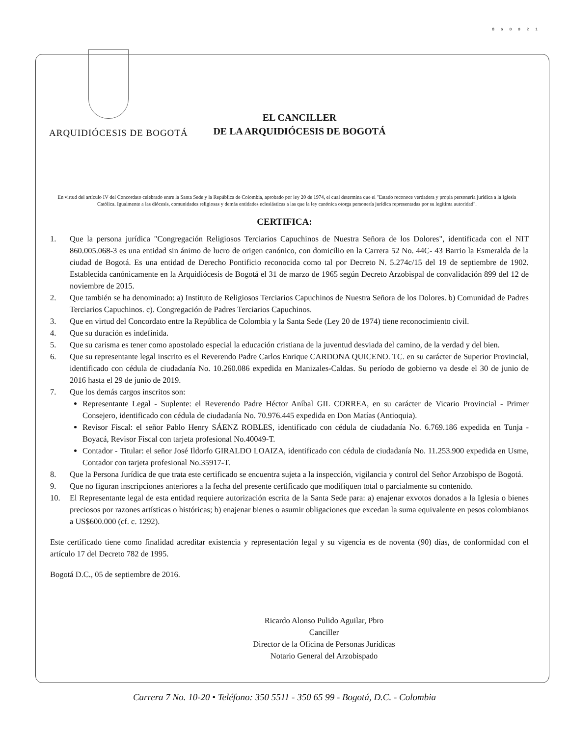8 6 0 0 2 1
ARQUIDIÓCESIS DE BOGOTÁ
EL CANCILLER
DE LA ARQUIDIÓCESIS DE BOGOTÁ
En virtud del artículo IV del Concordato celebrado entre la Santa Sede y la República de Colombia, aprobado por ley 20 de 1974, el cual determina que el "Estado reconoce verdadera y propia personería jurídica a la Iglesia Católica. Igualmente a las diócesis, comunidades religiosas y demás entidades eclesiásticas a las que la ley canónica otorga personería jurídica representadas por su legítima autoridad".
CERTIFICA:
1. Que la persona jurídica "Congregación Religiosos Terciarios Capuchinos de Nuestra Señora de los Dolores", identificada con el NIT 860.005.068-3 es una entidad sin ánimo de lucro de origen canónico, con domicilio en la Carrera 52 No. 44C- 43 Barrio la Esmeralda de la ciudad de Bogotá. Es una entidad de Derecho Pontificio reconocida como tal por Decreto N. 5.274c/15 del 19 de septiembre de 1902. Establecida canónicamente en la Arquidiócesis de Bogotá el 31 de marzo de 1965 según Decreto Arzobispal de convalidación 899 del 12 de noviembre de 2015.
2. Que también se ha denominado: a) Instituto de Religiosos Terciarios Capuchinos de Nuestra Señora de los Dolores. b) Comunidad de Padres Terciarios Capuchinos. c). Congregación de Padres Terciarios Capuchinos.
3. Que en virtud del Concordato entre la República de Colombia y la Santa Sede (Ley 20 de 1974) tiene reconocimiento civil.
4. Que su duración es indefinida.
5. Que su carisma es tener como apostolado especial la educación cristiana de la juventud desviada del camino, de la verdad y del bien.
6. Que su representante legal inscrito es el Reverendo Padre Carlos Enrique CARDONA QUICENO. TC. en su carácter de Superior Provincial, identificado con cédula de ciudadanía No. 10.260.086 expedida en Manizales-Caldas. Su período de gobierno va desde el 30 de junio de 2016 hasta el 29 de junio de 2019.
7. Que los demás cargos inscritos son:
Representante Legal - Suplente: el Reverendo Padre Héctor Aníbal GIL CORREA, en su carácter de Vicario Provincial - Primer Consejero, identificado con cédula de ciudadanía No. 70.976.445 expedida en Don Matías (Antioquia).
Revisor Fiscal: el señor Pablo Henry SÁENZ ROBLES, identificado con cédula de ciudadanía No. 6.769.186 expedida en Tunja - Boyacá, Revisor Fiscal con tarjeta profesional No.40049-T.
Contador - Titular: el señor José Ildorfo GIRALDO LOAIZA, identificado con cédula de ciudadanía No. 11.253.900 expedida en Usme, Contador con tarjeta profesional No.35917-T.
8. Que la Persona Jurídica de que trata este certificado se encuentra sujeta a la inspección, vigilancia y control del Señor Arzobispo de Bogotá.
9. Que no figuran inscripciones anteriores a la fecha del presente certificado que modifiquen total o parcialmente su contenido.
10. El Representante legal de esta entidad requiere autorización escrita de la Santa Sede para: a) enajenar exvotos donados a la Iglesia o bienes preciosos por razones artísticas o históricas; b) enajenar bienes o asumir obligaciones que excedan la suma equivalente en pesos colombianos a US$600.000 (cf. c. 1292).
Este certificado tiene como finalidad acreditar existencia y representación legal y su vigencia es de noventa (90) días, de conformidad con el artículo 17 del Decreto 782 de 1995.
Bogotá D.C., 05 de septiembre de 2016.
Ricardo Alonso Pulido Aguilar, Pbro
Canciller
Director de la Oficina de Personas Jurídicas
Notario General del Arzobispado
Carrera 7 No. 10-20 • Teléfono: 350 5511 - 350 65 99 - Bogotá, D.C. - Colombia